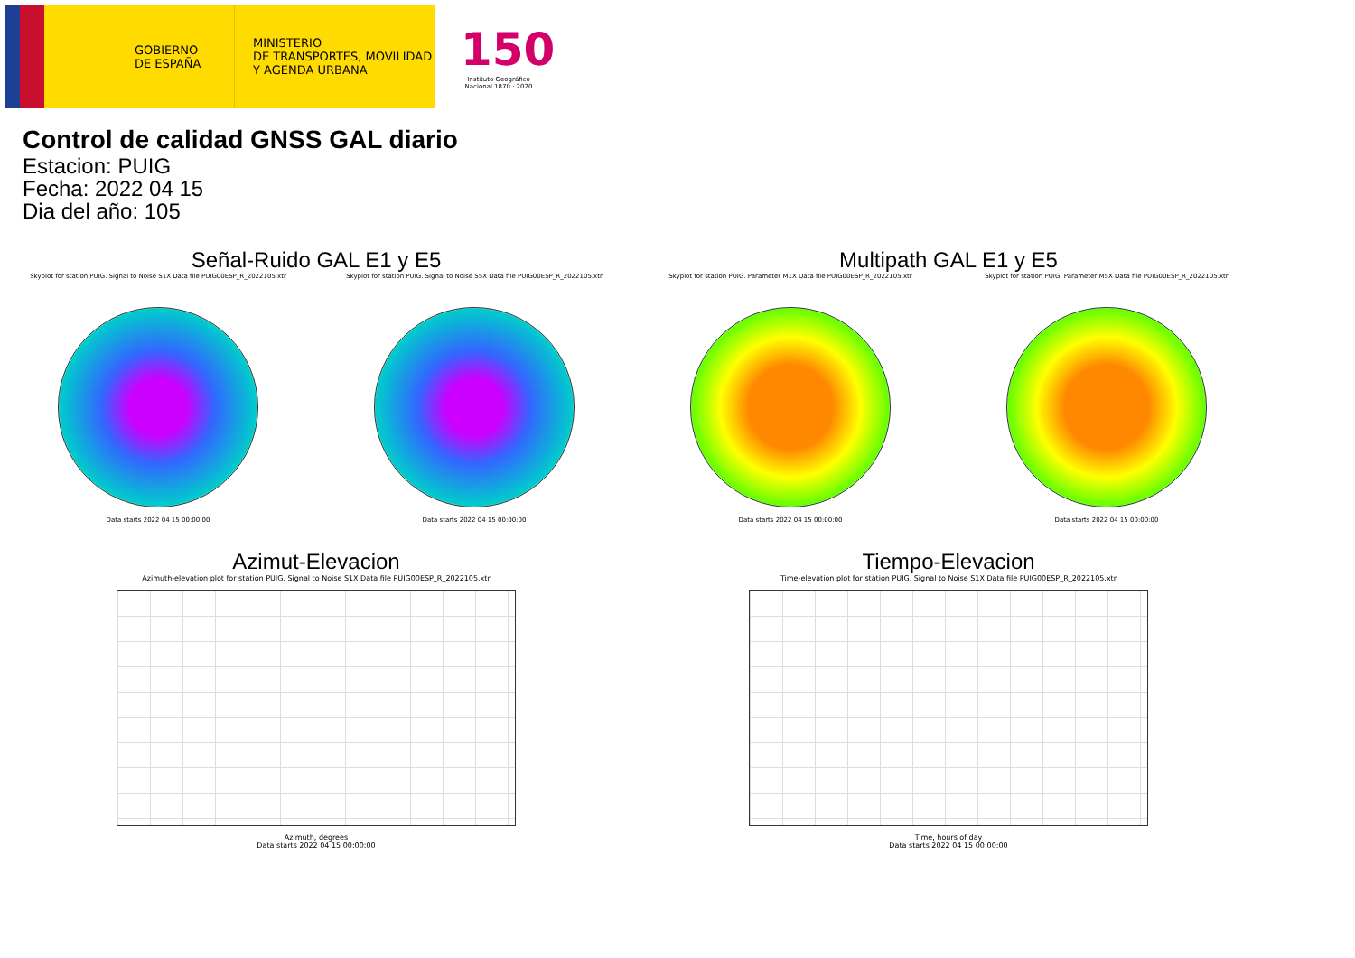GOBIERNO
DE ESPAÑA
MINISTERIO
DE TRANSPORTES, MOVILIDAD
Y AGENDA URBANA
150
Instituto Geográfico Nacional 1870 · 2020
Control de calidad GNSS GAL diario
Estacion: PUIG
Fecha: 2022 04 15
Dia del año: 105
Señal-Ruido GAL E1 y E5
Skyplot for station PUIG. Signal to Noise S1X Data file PUIG00ESP_R_2022105.xtr
Data starts 2022 04 15 00:00:00
Skyplot for station PUIG. Signal to Noise S5X Data file PUIG00ESP_R_2022105.xtr
Data starts 2022 04 15 00:00:00
Multipath GAL E1 y E5
Skyplot for station PUIG. Parameter M1X Data file PUIG00ESP_R_2022105.xtr
Data starts 2022 04 15 00:00:00
Skyplot for station PUIG. Parameter M5X Data file PUIG00ESP_R_2022105.xtr
Data starts 2022 04 15 00:00:00
Azimut-Elevacion
Azimuth-elevation plot for station PUIG. Signal to Noise S1X Data file PUIG00ESP_R_2022105.xtr
Azimuth, degrees
Data starts 2022 04 15 00:00:00
Tiempo-Elevacion
Time-elevation plot for station PUIG. Signal to Noise S1X Data file PUIG00ESP_R_2022105.xtr
Time, hours of day
Data starts 2022 04 15 00:00:00